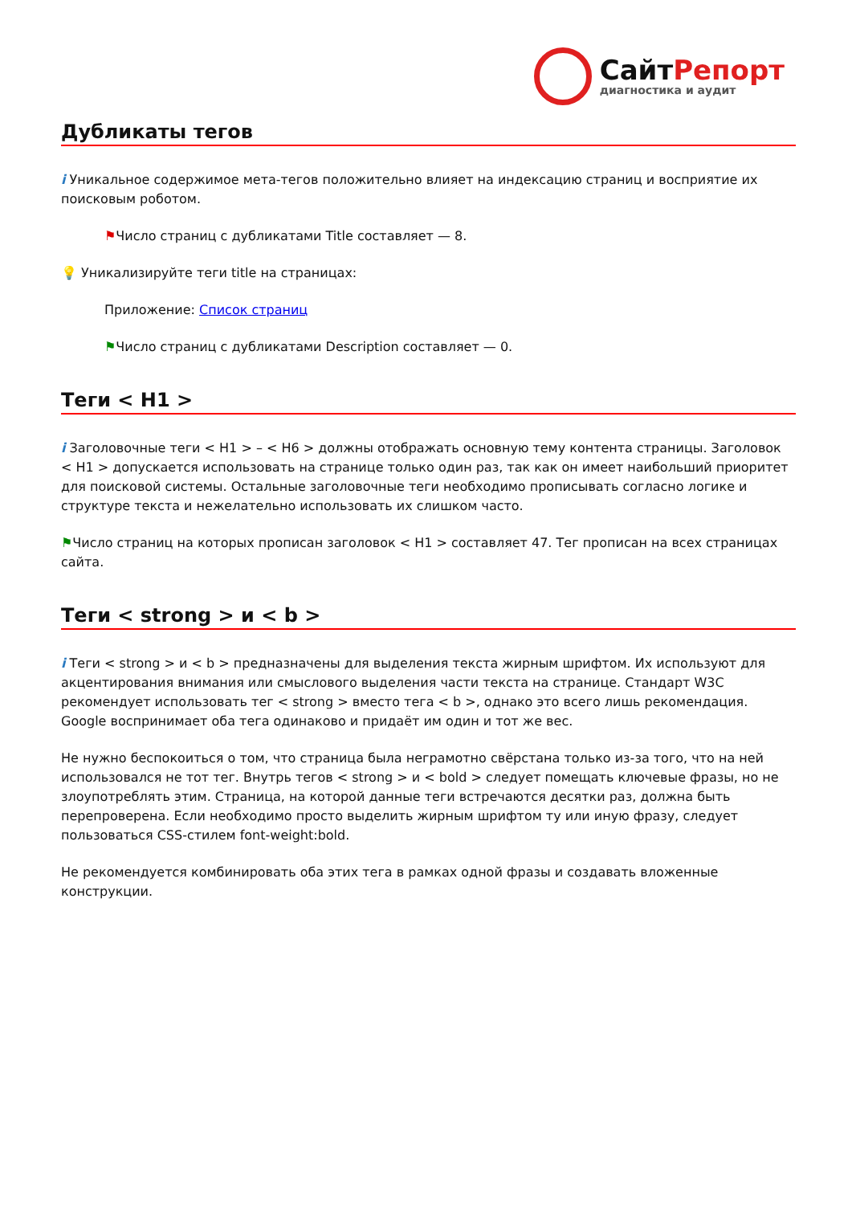СайтРепорт
диагностика и аудит
Дубликаты тегов
i Уникальное содержимое мета-тегов положительно влияет на индексацию страниц и восприятие их поисковым роботом.
⚑Число страниц с дубликатами Title составляет — 8.
💡 Уникализируйте теги title на страницах:
Приложение: Список страниц
⚑Число страниц с дубликатами Description составляет — 0.
Теги < H1 >
i Заголовочные теги < H1 > – < H6 > должны отображать основную тему контента страницы. Заголовок < H1 > допускается использовать на странице только один раз, так как он имеет наибольший приоритет для поисковой системы. Остальные заголовочные теги необходимо прописывать согласно логике и структуре текста и нежелательно использовать их слишком часто.
⚑Число страниц на которых прописан заголовок < H1 > составляет 47. Тег прописан на всех страницах сайта.
Теги < strong > и < b >
i Теги < strong > и < b > предназначены для выделения текста жирным шрифтом. Их используют для акцентирования внимания или смыслового выделения части текста на странице. Стандарт W3C рекомендует использовать тег < strong > вместо тега < b >, однако это всего лишь рекомендация. Google воспринимает оба тега одинаково и придаёт им один и тот же вес.
Не нужно беспокоиться о том, что страница была неграмотно свёрстана только из-за того, что на ней использовался не тот тег. Внутрь тегов < strong > и < bold > следует помещать ключевые фразы, но не злоупотреблять этим. Страница, на которой данные теги встречаются десятки раз, должна быть перепроверена. Если необходимо просто выделить жирным шрифтом ту или иную фразу, следует пользоваться CSS-стилем font-weight:bold.
Не рекомендуется комбинировать оба этих тега в рамках одной фразы и создавать вложенные конструкции.